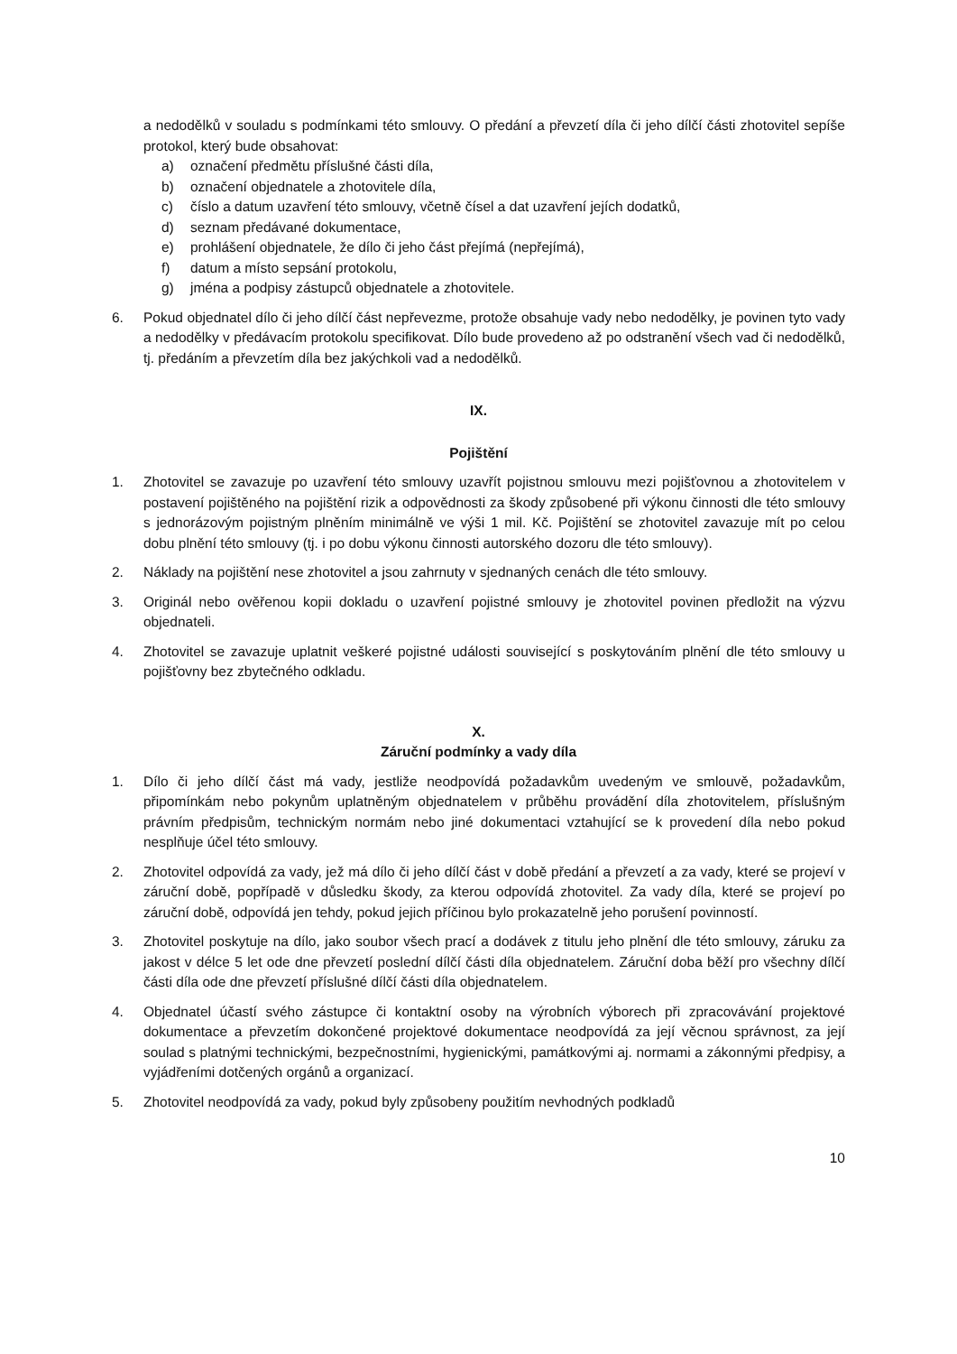a nedodělků v souladu s podmínkami této smlouvy. O předání a převzetí díla či jeho dílčí části zhotovitel sepíše protokol, který bude obsahovat:
a) označení předmětu příslušné části díla,
b) označení objednatele a zhotovitele díla,
c) číslo a datum uzavření této smlouvy, včetně čísel a dat uzavření jejích dodatků,
d) seznam předávané dokumentace,
e) prohlášení objednatele, že dílo či jeho část přejímá (nepřejímá),
f) datum a místo sepsání protokolu,
g) jména a podpisy zástupců objednatele a zhotovitele.
6. Pokud objednatel dílo či jeho dílčí část nepřevezme, protože obsahuje vady nebo nedodělky, je povinen tyto vady a nedodělky v předávacím protokolu specifikovat. Dílo bude provedeno až po odstranění všech vad či nedodělků, tj. předáním a převzetím díla bez jakýchkoli vad a nedodělků.
IX.
Pojištění
1. Zhotovitel se zavazuje po uzavření této smlouvy uzavřít pojistnou smlouvu mezi pojišťovnou a zhotovitelem v postavení pojištěného na pojištění rizik a odpovědnosti za škody způsobené při výkonu činnosti dle této smlouvy s jednorázovým pojistným plněním minimálně ve výši 1 mil. Kč. Pojištění se zhotovitel zavazuje mít po celou dobu plnění této smlouvy (tj. i po dobu výkonu činnosti autorského dozoru dle této smlouvy).
2. Náklady na pojištění nese zhotovitel a jsou zahrnuty v sjednaných cenách dle této smlouvy.
3. Originál nebo ověřenou kopii dokladu o uzavření pojistné smlouvy je zhotovitel povinen předložit na výzvu objednateli.
4. Zhotovitel se zavazuje uplatnit veškeré pojistné události související s poskytováním plnění dle této smlouvy u pojišťovny bez zbytečného odkladu.
X.
Záruční podmínky a vady díla
1. Dílo či jeho dílčí část má vady, jestliže neodpovídá požadavkům uvedeným ve smlouvě, požadavkům, připomínkám nebo pokynům uplatněným objednatelem v průběhu provádění díla zhotovitelem, příslušným právním předpisům, technickým normám nebo jiné dokumentaci vztahující se k provedení díla nebo pokud nesplňuje účel této smlouvy.
2. Zhotovitel odpovídá za vady, jež má dílo či jeho dílčí část v době předání a převzetí a za vady, které se projeví v záruční době, popřípadě v důsledku škody, za kterou odpovídá zhotovitel. Za vady díla, které se projeví po záruční době, odpovídá jen tehdy, pokud jejich příčinou bylo prokazatelně jeho porušení povinností.
3. Zhotovitel poskytuje na dílo, jako soubor všech prací a dodávek z titulu jeho plnění dle této smlouvy, záruku za jakost v délce 5 let ode dne převzetí poslední dílčí části díla objednatelem. Záruční doba běží pro všechny dílčí části díla ode dne převzetí příslušné dílčí části díla objednatelem.
4. Objednatel účastí svého zástupce či kontaktní osoby na výrobních výborech při zpracovávání projektové dokumentace a převzetím dokončené projektové dokumentace neodpovídá za její věcnou správnost, za její soulad s platnými technickými, bezpečnostními, hygienickými, památkovými aj. normami a zákonnými předpisy, a vyjádřeními dotčených orgánů a organizací.
5. Zhotovitel neodpovídá za vady, pokud byly způsobeny použitím nevhodných podkladů
10